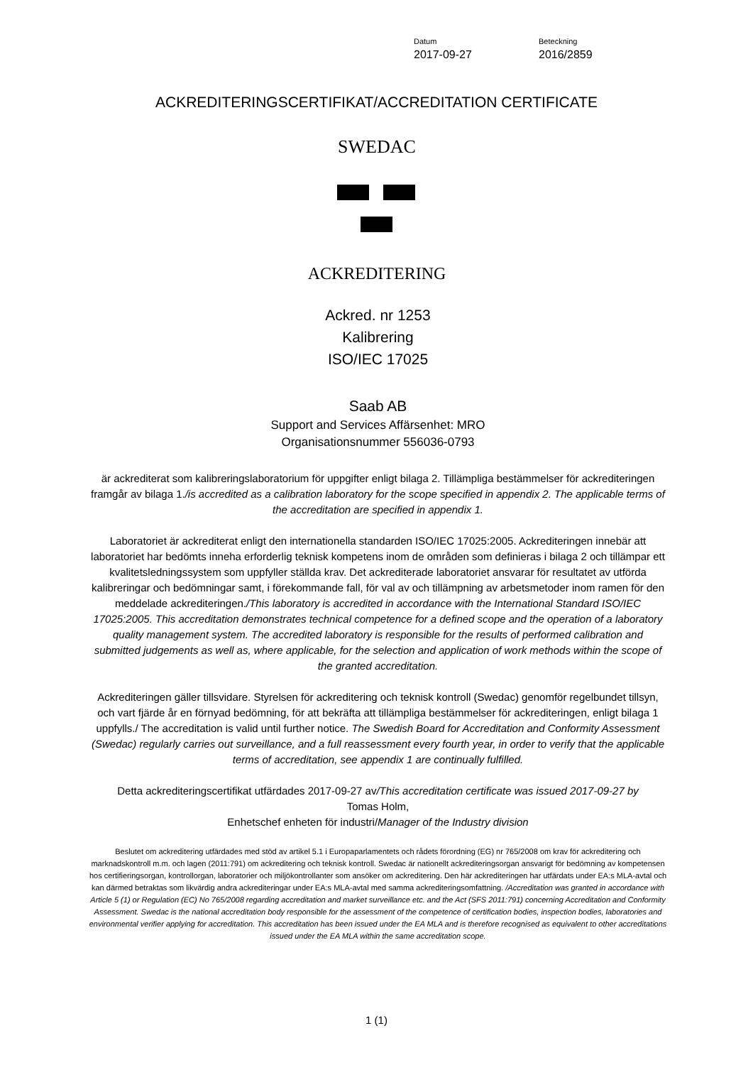Datum
2017-09-27
Beteckning
2016/2859
ACKREDITERINGSCERTIFIKAT/ACCREDITATION CERTIFICATE
SWEDAC
ACKREDITERING
Ackred. nr 1253
Kalibrering
ISO/IEC 17025
Saab AB
Support and Services Affärsenhet: MRO
Organisationsnummer 556036-0793
är ackrediterat som kalibreringslaboratorium för uppgifter enligt bilaga 2. Tillämpliga bestämmelser för ackrediteringen framgår av bilaga 1./is accredited as a calibration laboratory for the scope specified in appendix 2. The applicable terms of the accreditation are specified in appendix 1.
Laboratoriet är ackrediterat enligt den internationella standarden ISO/IEC 17025:2005. Ackrediteringen innebär att laboratoriet har bedömts inneha erforderlig teknisk kompetens inom de områden som definieras i bilaga 2 och tillämpar ett kvalitetsledningssystem som uppfyller ställda krav. Det ackrediterade laboratoriet ansvarar för resultatet av utförda kalibreringar och bedömningar samt, i förekommande fall, för val av och tillämpning av arbetsmetoder inom ramen för den meddelade ackrediteringen./This laboratory is accredited in accordance with the International Standard ISO/IEC 17025:2005. This accreditation demonstrates technical competence for a defined scope and the operation of a laboratory quality management system. The accredited laboratory is responsible for the results of performed calibration and submitted judgements as well as, where applicable, for the selection and application of work methods within the scope of the granted accreditation.
Ackrediteringen gäller tillsvidare. Styrelsen för ackreditering och teknisk kontroll (Swedac) genomför regelbundet tillsyn, och vart fjärde år en förnyad bedömning, för att bekräfta att tillämpliga bestämmelser för ackrediteringen, enligt bilaga 1 uppfylls./ The accreditation is valid until further notice. The Swedish Board for Accreditation and Conformity Assessment (Swedac) regularly carries out surveillance, and a full reassessment every fourth year, in order to verify that the applicable terms of accreditation, see appendix 1 are continually fulfilled.
Detta ackrediteringscertifikat utfärdades 2017-09-27 av/This accreditation certificate was issued 2017-09-27 by
Tomas Holm,
Enhetschef enheten för industri/Manager of the Industry division
Beslutet om ackreditering utfärdades med stöd av artikel 5.1 i Europaparlamentets och rådets förordning (EG) nr 765/2008 om krav för ackreditering och marknadskontroll m.m. och lagen (2011:791) om ackreditering och teknisk kontroll. Swedac är nationellt ackrediteringsorgan ansvarigt för bedömning av kompetensen hos certifieringsorgan, kontrollorgan, laboratorier och miljökontrollanter som ansöker om ackreditering. Den här ackrediteringen har utfärdats under EA:s MLA-avtal och kan därmed betraktas som likvärdig andra ackrediteringar under EA:s MLA-avtal med samma ackrediteringsomfattning. /Accreditation was granted in accordance with Article 5 (1) or Regulation (EC) No 765/2008 regarding accreditation and market surveillance etc. and the Act (SFS 2011:791) concerning Accreditation and Conformity Assessment. Swedac is the national accreditation body responsible for the assessment of the competence of certification bodies, inspection bodies, laboratories and environmental verifier applying for accreditation. This accreditation has been issued under the EA MLA and is therefore recognised as equivalent to other accreditations issued under the EA MLA within the same accreditation scope.
1 (1)